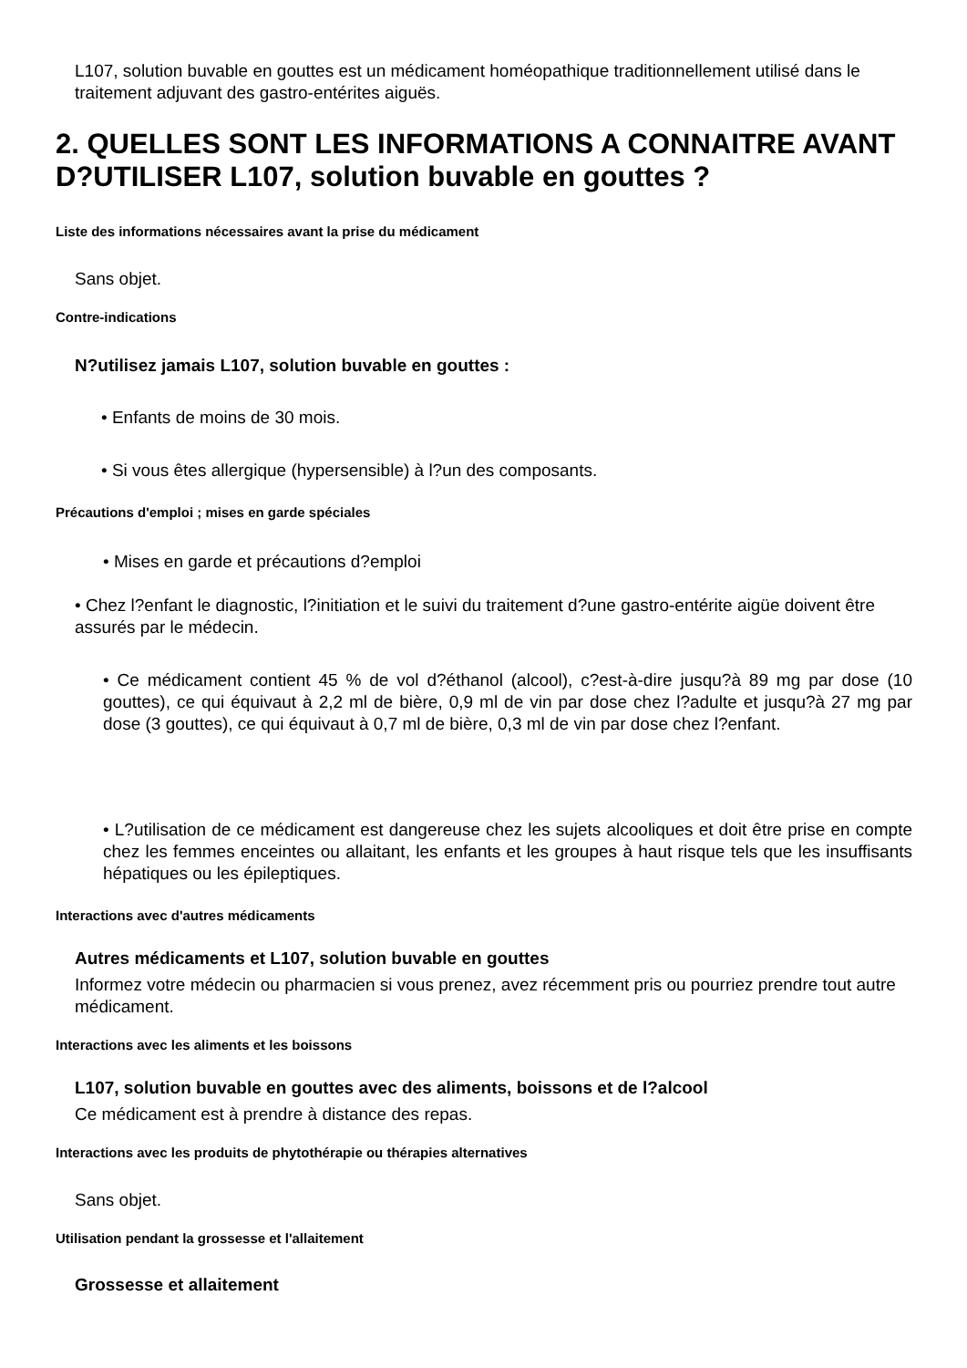L107, solution buvable en gouttes est un médicament homéopathique traditionnellement utilisé dans le traitement adjuvant des gastro-entérites aiguës.
2. QUELLES SONT LES INFORMATIONS A CONNAITRE AVANT D?UTILISER L107, solution buvable en gouttes ?
Liste des informations nécessaires avant la prise du médicament
Sans objet.
Contre-indications
N?utilisez jamais L107, solution buvable en gouttes :
• Enfants de moins de 30 mois.
• Si vous êtes allergique (hypersensible) à l?un des composants.
Précautions d'emploi ; mises en garde spéciales
• Mises en garde et précautions d?emploi
• Chez l?enfant le diagnostic, l?initiation et le suivi du traitement d?une gastro-entérite aigüe doivent être assurés par le médecin.
• Ce médicament contient 45 % de vol d?éthanol (alcool), c?est-à-dire jusqu?à 89 mg par dose (10 gouttes), ce qui équivaut à 2,2 ml de bière, 0,9 ml de vin par dose chez l?adulte et jusqu?à 27 mg par dose (3 gouttes), ce qui équivaut à 0,7 ml de bière, 0,3 ml de vin par dose chez l?enfant.
• L?utilisation de ce médicament est dangereuse chez les sujets alcooliques et doit être prise en compte chez les femmes enceintes ou allaitant, les enfants et les groupes à haut risque tels que les insuffisants hépatiques ou les épileptiques.
Interactions avec d'autres médicaments
Autres médicaments et L107, solution buvable en gouttes
Informez votre médecin ou pharmacien si vous prenez, avez récemment pris ou pourriez prendre tout autre médicament.
Interactions avec les aliments et les boissons
L107, solution buvable en gouttes avec des aliments, boissons et de l?alcool
Ce médicament est à prendre à distance des repas.
Interactions avec les produits de phytothérapie ou thérapies alternatives
Sans objet.
Utilisation pendant la grossesse et l'allaitement
Grossesse et allaitement